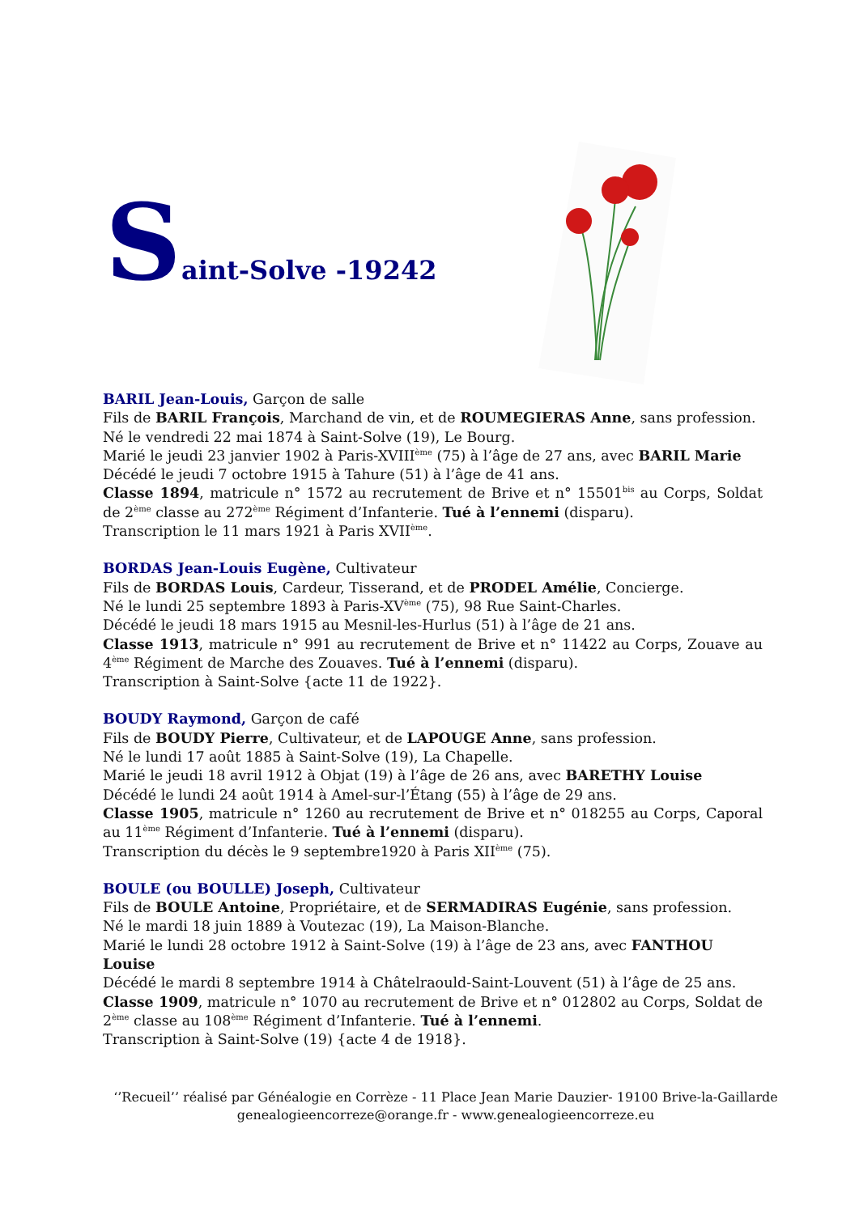Saint-Solve -19242
BARIL Jean-Louis, Garçon de salle
Fils de BARIL François, Marchand de vin, et de ROUMEGIERAS Anne, sans profession.
Né le vendredi 22 mai 1874 à Saint-Solve (19), Le Bourg.
Marié le jeudi 23 janvier 1902 à Paris-XVIII<sup>ème</sup> (75) à l’âge de 27 ans, avec BARIL Marie
Décédé le jeudi 7 octobre 1915 à Tahure (51) à l’âge de 41 ans.
Classe 1894, matricule n° 1572 au recrutement de Brive et n° 15501<sup>bis</sup> au Corps, Soldat de 2<sup>ème</sup> classe au 272<sup>ème</sup> Régiment d’Infanterie. Tué à l’ennemi (disparu).
Transcription le 11 mars 1921 à Paris XVII<sup>ème</sup>.
BORDAS Jean-Louis Eugène, Cultivateur
Fils de BORDAS Louis, Cardeur, Tisserand, et de PRODEL Amélie, Concierge.
Né le lundi 25 septembre 1893 à Paris-XV<sup>ème</sup> (75), 98 Rue Saint-Charles.
Décédé le jeudi 18 mars 1915 au Mesnil-les-Hurlus (51) à l’âge de 21 ans.
Classe 1913, matricule n° 991 au recrutement de Brive et n° 11422 au Corps, Zouave au 4<sup>ème</sup> Régiment de Marche des Zouaves. Tué à l’ennemi (disparu).
Transcription à Saint-Solve {acte 11 de 1922}.
BOUDY Raymond, Garçon de café
Fils de BOUDY Pierre, Cultivateur, et de LAPOUGE Anne, sans profession.
Né le lundi 17 août 1885 à Saint-Solve (19), La Chapelle.
Marié le jeudi 18 avril 1912 à Objat (19) à l’âge de 26 ans, avec BARETHY Louise
Décédé le lundi 24 août 1914 à Amel-sur-l’Étang (55) à l’âge de 29 ans.
Classe 1905, matricule n° 1260 au recrutement de Brive et n° 018255 au Corps, Caporal au 11<sup>ème</sup> Régiment d’Infanterie. Tué à l’ennemi (disparu).
Transcription du décès le 9 septembre1920 à Paris XII<sup>ème</sup> (75).
BOULE (ou BOULLE) Joseph, Cultivateur
Fils de BOULE Antoine, Propriétaire, et de SERMADIRAS Eugénie, sans profession.
Né le mardi 18 juin 1889 à Voutezac (19), La Maison-Blanche.
Marié le lundi 28 octobre 1912 à Saint-Solve (19) à l’âge de 23 ans, avec FANTHOU Louise
Décédé le mardi 8 septembre 1914 à Châtelraould-Saint-Louvent (51) à l’âge de 25 ans.
Classe 1909, matricule n° 1070 au recrutement de Brive et n° 012802 au Corps, Soldat de 2<sup>ème</sup> classe au 108<sup>ème</sup> Régiment d’Infanterie. Tué à l’ennemi.
Transcription à Saint-Solve (19) {acte 4 de 1918}.
‘’Recueil’’ réalisé par Généalogie en Corrèze - 11 Place Jean Marie Dauzier- 19100 Brive-la-Gaillarde
genealogieencorreze@orange.fr - www.genealogieencorreze.eu